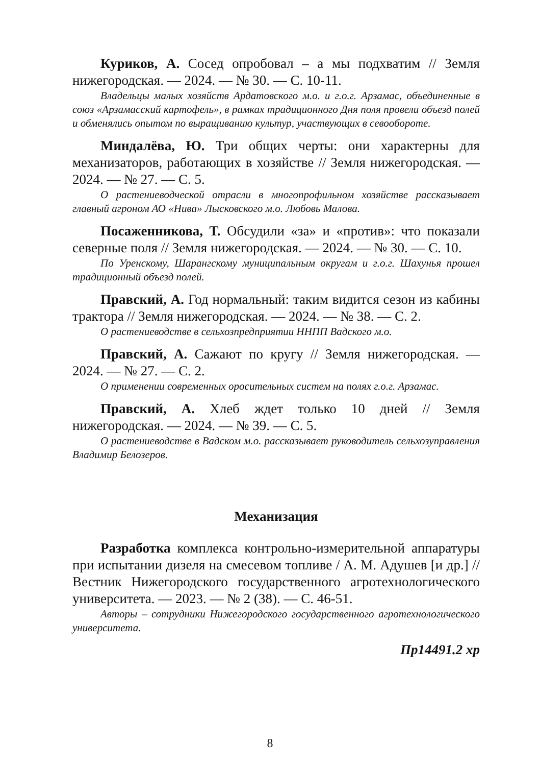Куриков, А. Сосед опробовал – а мы подхватим // Земля нижегородская. — 2024. — № 30. — С. 10-11.
Владельцы малых хозяйств Ардатовского м.о. и г.о.г. Арзамас, объединенные в союз «Арзамасский картофель», в рамках традиционного Дня поля провели объезд полей и обменялись опытом по выращиванию культур, участвующих в севообороте.
Миндалёва, Ю. Три общих черты: они характерны для механизаторов, работающих в хозяйстве // Земля нижегородская. — 2024. — № 27. — С. 5.
О растениеводческой отрасли в многопрофильном хозяйстве рассказывает главный агроном АО «Нива» Лысковского м.о. Любовь Малова.
Посаженникова, Т. Обсудили «за» и «против»: что показали северные поля // Земля нижегородская. — 2024. — № 30. — С. 10.
По Уренскому, Шарангскому муниципальным округам и г.о.г. Шахунья прошел традиционный объезд полей.
Правский, А. Год нормальный: таким видится сезон из кабины трактора // Земля нижегородская. — 2024. — № 38. — С. 2.
О растениеводстве в сельхозпредприятии ННПП Вадского м.о.
Правский, А. Сажают по кругу // Земля нижегородская. — 2024. — № 27. — С. 2.
О применении современных оросительных систем на полях г.о.г. Арзамас.
Правский, А. Хлеб ждет только 10 дней // Земля нижегородская. — 2024. — № 39. — С. 5.
О растениеводстве в Вадском м.о. рассказывает руководитель сельхозуправления Владимир Белозеров.
Механизация
Разработка комплекса контрольно-измерительной аппаратуры при испытании дизеля на смесевом топливе / А. М. Адушев [и др.] // Вестник Нижегородского государственного агротехнологического университета. — 2023. — № 2 (38). — С. 46-51.
Авторы – сотрудники Нижегородского государственного агротехнологического университета.
Пр14491.2 хр
8